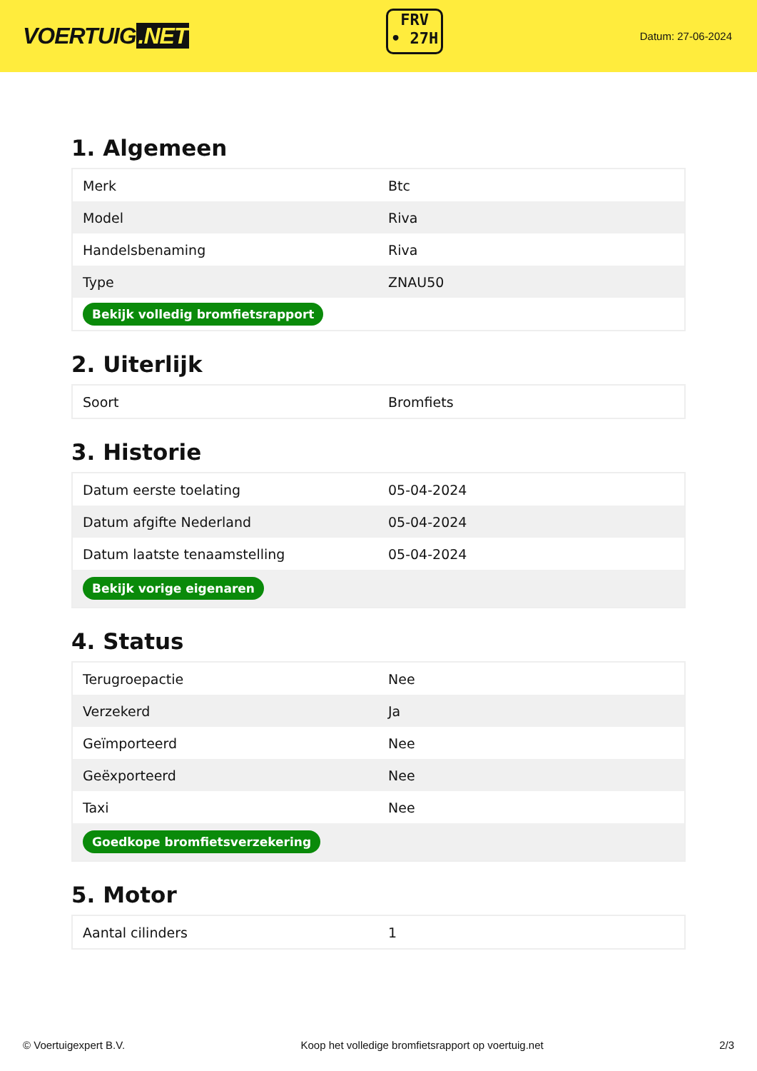VOERTUIG.NET
FRV
• 27H
Datum: 27-06-2024
1. Algemeen
| Merk | Btc |
| Model | Riva |
| Handelsbenaming | Riva |
| Type | ZNAU50 |
| Bekijk volledig bromfietsrapport | |
2. Uiterlijk
| Soort | Bromfiets |
3. Historie
| Datum eerste toelating | 05-04-2024 |
| Datum afgifte Nederland | 05-04-2024 |
| Datum laatste tenaamstelling | 05-04-2024 |
| Bekijk vorige eigenaren | |
4. Status
| Terugroepactie | Nee |
| Verzekerd | Ja |
| Geïmporteerd | Nee |
| Geëxporteerd | Nee |
| Taxi | Nee |
| Goedkope bromfietsverzekering | |
5. Motor
| Aantal cilinders | 1 |
© Voertuigexpert B.V. Koop het volledige bromfietsrapport op voertuig.net 2/3